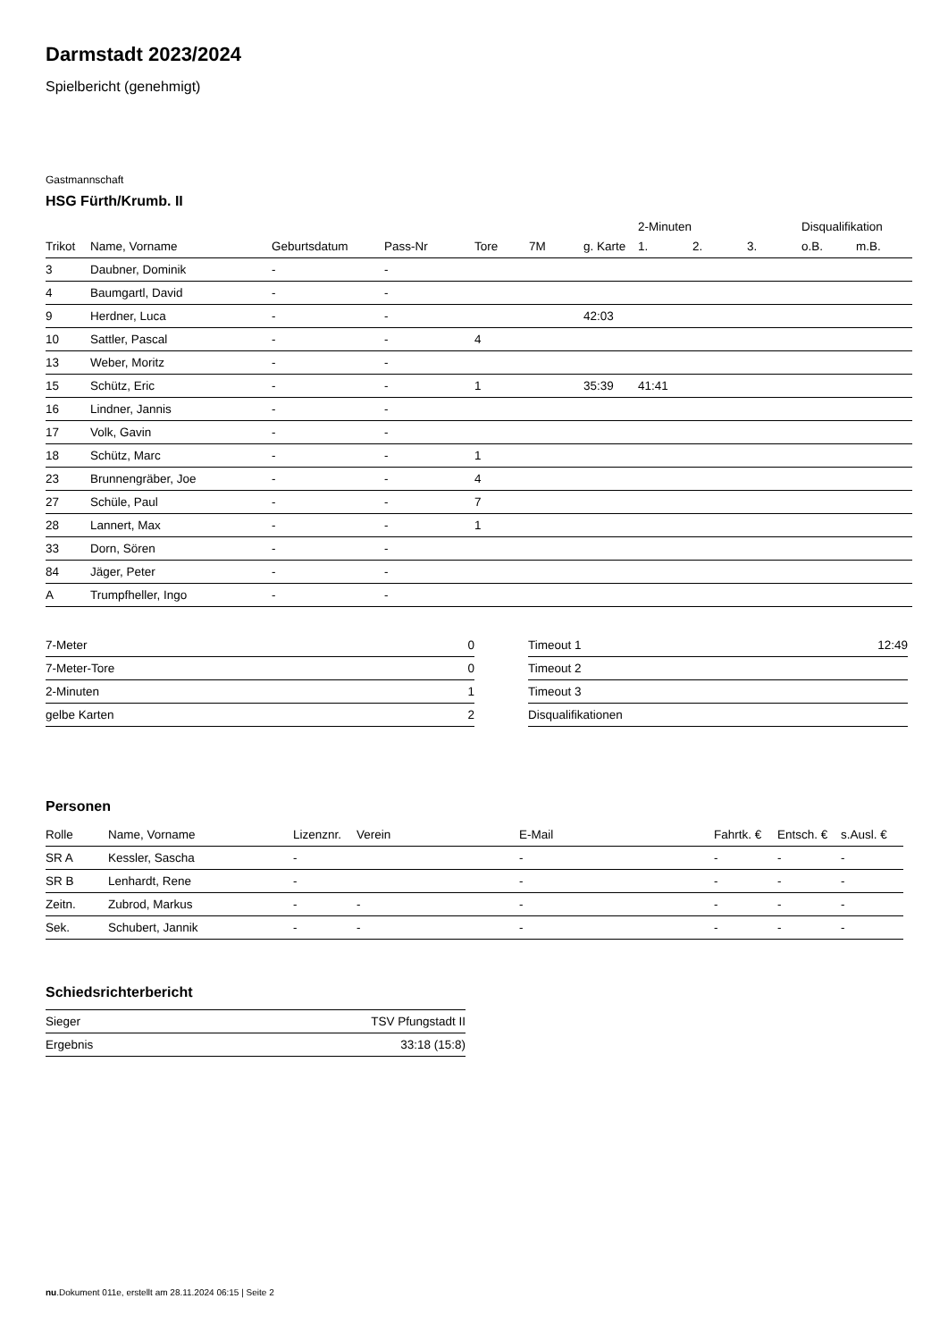Darmstadt 2023/2024
Spielbericht (genehmigt)
Gastmannschaft
HSG Fürth/Krumb. II
| | | | | | | | 2-Minuten | | | Disqualifikation | |
| --- | --- | --- | --- | --- | --- | --- | --- | --- | --- | --- | --- |
| Trikot | Name, Vorname | Geburtsdatum | Pass-Nr | Tore | 7M | g. Karte | 1. | 2. | 3. | o.B. | m.B. |
| 3 | Daubner, Dominik | - | - | | | | | | | | |
| 4 | Baumgartl, David | - | - | | | | | | | | |
| 9 | Herdner, Luca | - | - | | | 42:03 | | | | | |
| 10 | Sattler, Pascal | - | - | 4 | | | | | | | |
| 13 | Weber, Moritz | - | - | | | | | | | | |
| 15 | Schütz, Eric | - | - | 1 | | 35:39 | 41:41 | | | | |
| 16 | Lindner, Jannis | - | - | | | | | | | | |
| 17 | Volk, Gavin | - | - | | | | | | | | |
| 18 | Schütz, Marc | - | - | 1 | | | | | | | |
| 23 | Brunnengräber, Joe | - | - | 4 | | | | | | | |
| 27 | Schüle, Paul | - | - | 7 | | | | | | | |
| 28 | Lannert, Max | - | - | 1 | | | | | | | |
| 33 | Dorn, Sören | - | - | | | | | | | | |
| 84 | Jäger, Peter | - | - | | | | | | | | |
| A | Trumpfheller, Ingo | - | - | | | | | | | | |
| 7-Meter | 0 |
| 7-Meter-Tore | 0 |
| 2-Minuten | 1 |
| gelbe Karten | 2 |
| Timeout 1 | 12:49 |
| Timeout 2 | |
| Timeout 3 | |
| Disqualifikationen | |
Personen
| Rolle | Name, Vorname | Lizenznr. | Verein | E-Mail | Fahrtk. € | Entsch. € | s.Ausl. € |
| --- | --- | --- | --- | --- | --- | --- | --- |
| SR A | Kessler, Sascha | - | | - | - | - | - |
| SR B | Lenhardt, Rene | - | | - | - | - | - |
| Zeitn. | Zubrod, Markus | - | - | - | - | - | - |
| Sek. | Schubert, Jannik | - | - | - | - | - | - |
Schiedsrichterbericht
| Sieger | TSV Pfungstadt II |
| Ergebnis | 33:18 (15:8) |
nu.Dokument 011e, erstellt am 28.11.2024 06:15 | Seite 2